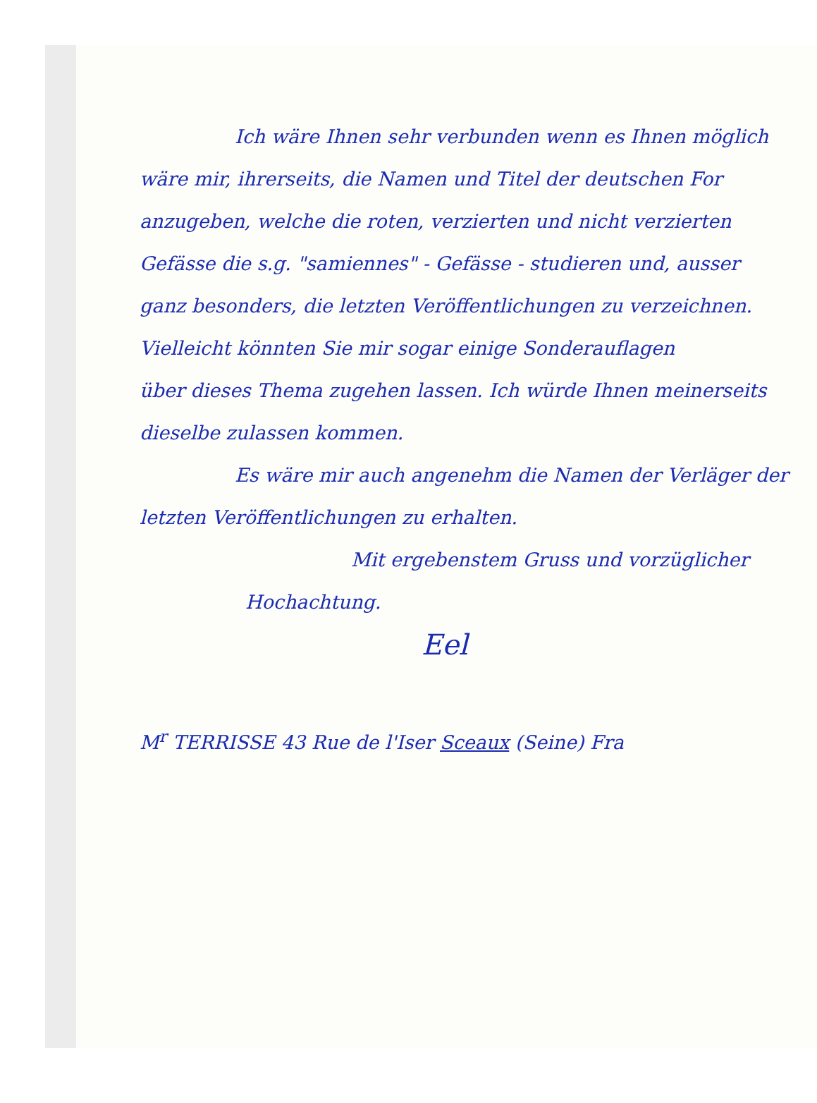Ich wäre Ihnen sehr verbunden wenn es Ihnen möglich
wäre mir, ihrerseits, die Namen und Titel der deutschen For
anzugeben, welche die roten, verzierten und nicht verzierten
Gefässe die s.g. "samiennes" - Gefässe - studieren und, ausser
ganz besonders, die letzten Veröffentlichungen zu verzeichnen.
Vielleicht könnten Sie mir sogar einige Sonderauflagen
über dieses Thema zugehen lassen. Ich würde Ihnen meinerseits
dieselbe zulassen kommen.
Es wäre mir auch angenehm die Namen der Verläger der
letzten Veröffentlichungen zu erhalten.
Mit ergebenstem Gruss und vorzüglicher
Hochachtung.
Eel
M<sup>r</sup> TERRISSE 43 Rue de l'Iser Sceaux (Seine) Fra